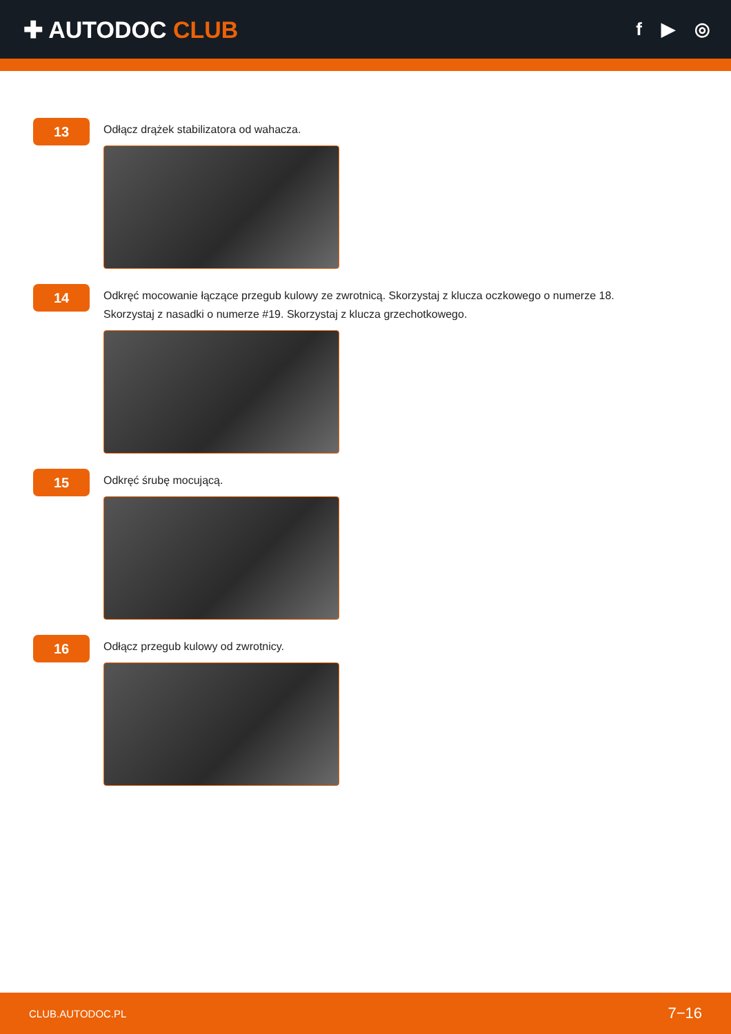✚ AUTODOC CLUB
f ▶ ◎
13
Odłącz drążek stabilizatora od wahacza.
14
Odkręć mocowanie łączące przegub kulowy ze zwrotnicą. Skorzystaj z klucza oczkowego o numerze 18.
Skorzystaj z nasadki o numerze #19. Skorzystaj z klucza grzechotkowego.
15
Odkręć śrubę mocującą.
16
Odłącz przegub kulowy od zwrotnicy.
CLUB.AUTODOC.PL 7−16